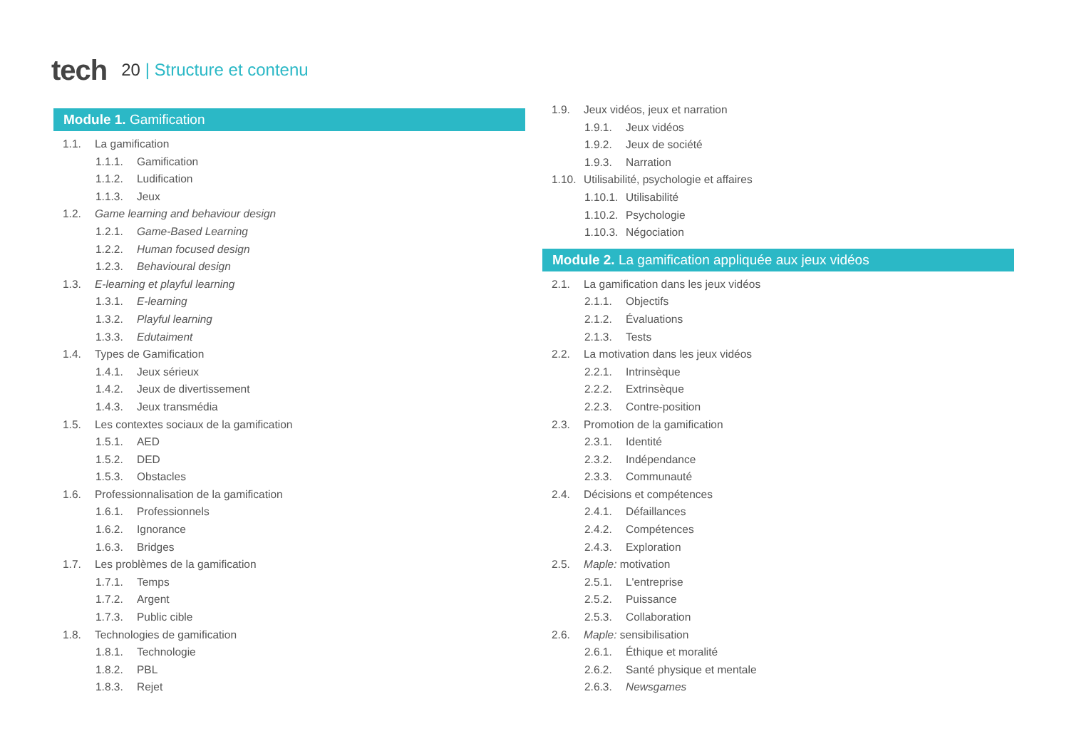tech
20 | Structure et contenu
Module 1. Gamification
1.1. La gamification
1.1.1. Gamification
1.1.2. Ludification
1.1.3. Jeux
1.2. Game learning and behaviour design
1.2.1. Game-Based Learning
1.2.2. Human focused design
1.2.3. Behavioural design
1.3. E-learning et playful learning
1.3.1. E-learning
1.3.2. Playful learning
1.3.3. Edutaiment
1.4. Types de Gamification
1.4.1. Jeux sérieux
1.4.2. Jeux de divertissement
1.4.3. Jeux transmédia
1.5. Les contextes sociaux de la gamification
1.5.1. AED
1.5.2. DED
1.5.3. Obstacles
1.6. Professionnalisation de la gamification
1.6.1. Professionnels
1.6.2. Ignorance
1.6.3. Bridges
1.7. Les problèmes de la gamification
1.7.1. Temps
1.7.2. Argent
1.7.3. Public cible
1.8. Technologies de gamification
1.8.1. Technologie
1.8.2. PBL
1.8.3. Rejet
1.9. Jeux vidéos, jeux et narration
1.9.1. Jeux vidéos
1.9.2. Jeux de société
1.9.3. Narration
1.10. Utilisabilité, psychologie et affaires
1.10.1. Utilisabilité
1.10.2. Psychologie
1.10.3. Négociation
Module 2. La gamification appliquée aux jeux vidéos
2.1. La gamification dans les jeux vidéos
2.1.1. Objectifs
2.1.2. Évaluations
2.1.3. Tests
2.2. La motivation dans les jeux vidéos
2.2.1. Intrinsèque
2.2.2. Extrinsèque
2.2.3. Contre-position
2.3. Promotion de la gamification
2.3.1. Identité
2.3.2. Indépendance
2.3.3. Communauté
2.4. Décisions et compétences
2.4.1. Défaillances
2.4.2. Compétences
2.4.3. Exploration
2.5. Maple: motivation
2.5.1. L'entreprise
2.5.2. Puissance
2.5.3. Collaboration
2.6. Maple: sensibilisation
2.6.1. Éthique et moralité
2.6.2. Santé physique et mentale
2.6.3. Newsgames